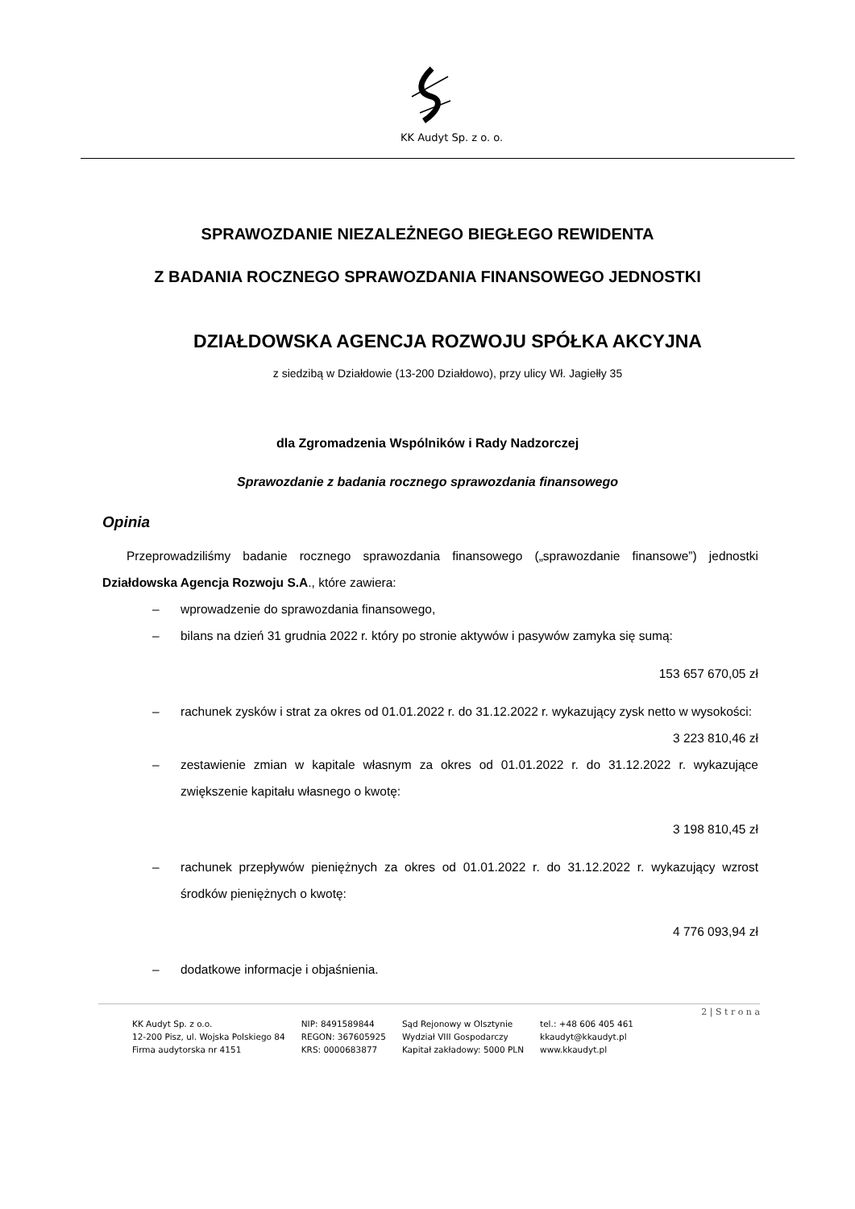KK Audyt Sp. z o. o.
SPRAWOZDANIE NIEZALEŻNEGO BIEGŁEGO REWIDENTA
Z BADANIA ROCZNEGO SPRAWOZDANIA FINANSOWEGO JEDNOSTKI
DZIAŁDOWSKA AGENCJA ROZWOJU SPÓŁKA AKCYJNA
z siedzibą w Działdowie (13-200 Działdowo), przy ulicy Wł. Jagiełły 35
dla Zgromadzenia Wspólników i Rady Nadzorczej
Sprawozdanie z badania rocznego sprawozdania finansowego
Opinia
Przeprowadziliśmy badanie rocznego sprawozdania finansowego („sprawozdanie finansowe”) jednostki Działdowska Agencja Rozwoju S.A., które zawiera:
– wprowadzenie do sprawozdania finansowego,
– bilans na dzień 31 grudnia 2022 r. który po stronie aktywów i pasywów zamyka się sumą:
153 657 670,05 zł
– rachunek zysków i strat za okres od 01.01.2022 r. do 31.12.2022 r. wykazujący zysk netto w wysokości: 3 223 810,46 zł
– zestawienie zmian w kapitale własnym za okres od 01.01.2022 r. do 31.12.2022 r. wykazujące zwiększenie kapitału własnego o kwotę:
3 198 810,45 zł
– rachunek przepływów pieniężnych za okres od 01.01.2022 r. do 31.12.2022 r. wykazujący wzrost środków pieniężnych o kwotę:
4 776 093,94 zł
– dodatkowe informacje i objaśnienia.
2 | S t r o n a
KK Audyt Sp. z o.o.
12-200 Pisz, ul. Wojska Polskiego 84
Firma audytorska nr 4151
NIP: 8491589844
REGON: 367605925
KRS: 0000683877
Sąd Rejonowy w Olsztynie
Wydział VIII Gospodarczy
Kapitał zakładowy: 5000 PLN
tel.: +48 606 405 461
kkaudyt@kkaudyt.pl
www.kkaudyt.pl